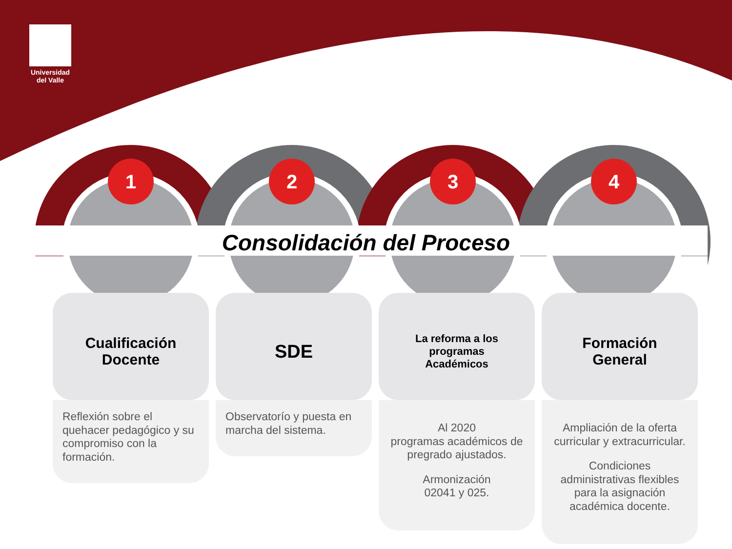Universidad del Valle
1 2 3 4
Consolidación del Proceso
Cualificación
Docente
Reflexión sobre el quehacer pedagógico y su compromiso con la formación.
SDE
Observatorío y puesta en marcha del sistema.
La reforma a los
programas
Académicos
Al 2020
programas académicos de pregrado ajustados.
Armonización
02041 y 025.
Formación
General
Ampliación de la oferta curricular y extracurricular.
Condiciones administrativas flexibles para la asignación académica docente.